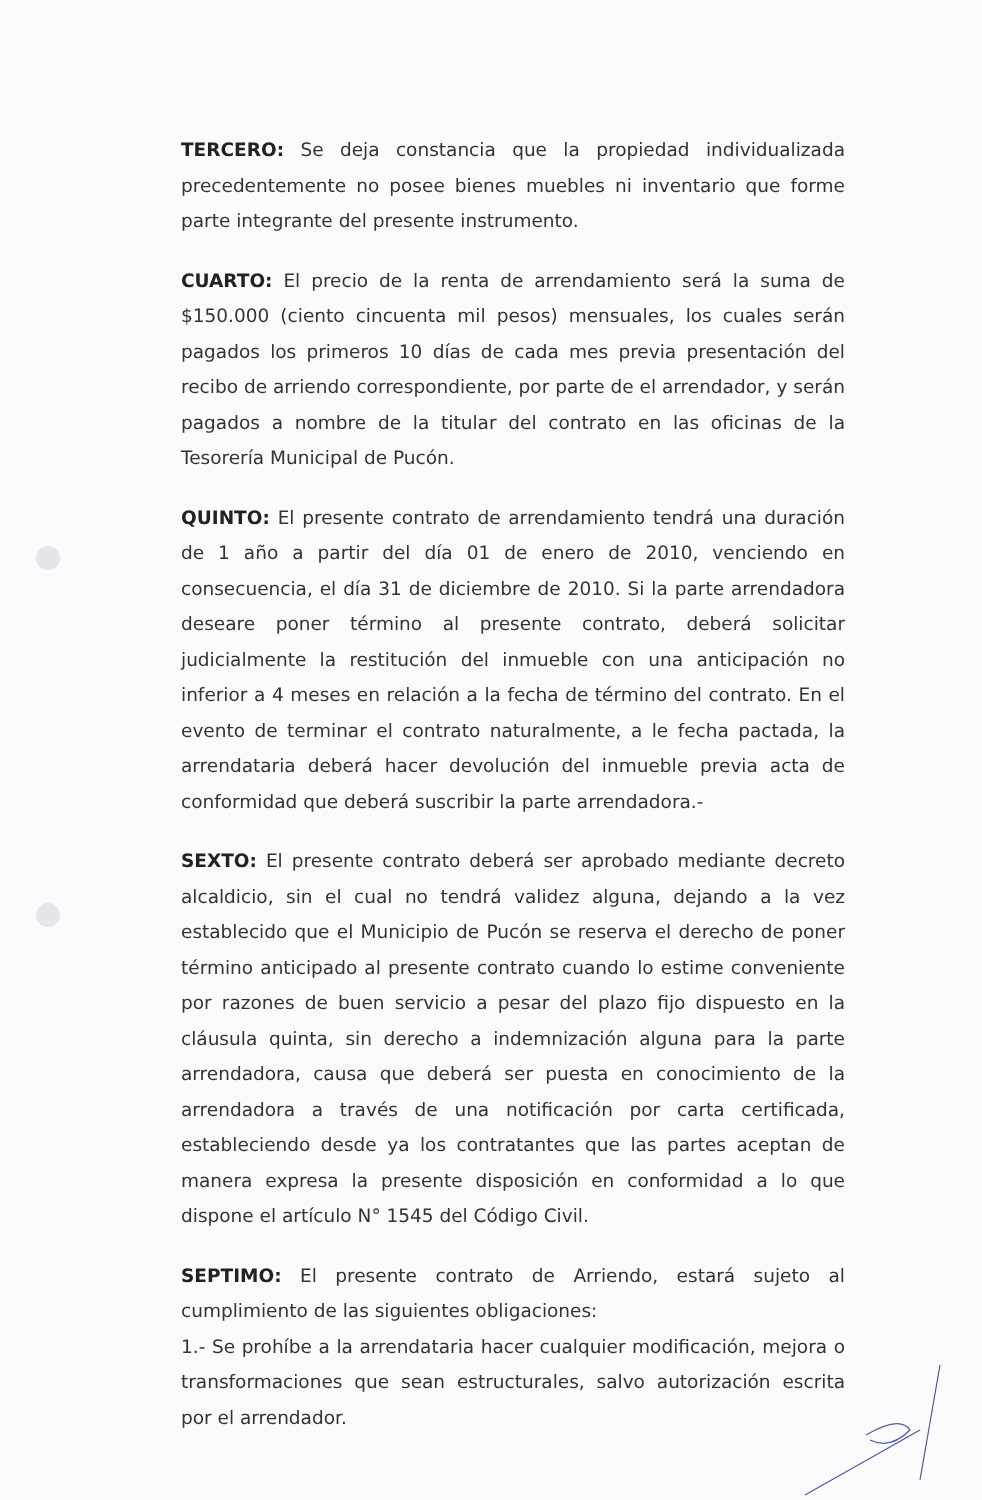TERCERO: Se deja constancia que la propiedad individualizada precedentemente no posee bienes muebles ni inventario que forme parte integrante del presente instrumento.
CUARTO: El precio de la renta de arrendamiento será la suma de $150.000 (ciento cincuenta mil pesos) mensuales, los cuales serán pagados los primeros 10 días de cada mes previa presentación del recibo de arriendo correspondiente, por parte de el arrendador, y serán pagados a nombre de la titular del contrato en las oficinas de la Tesorería Municipal de Pucón.
QUINTO: El presente contrato de arrendamiento tendrá una duración de 1 año a partir del día 01 de enero de 2010, venciendo en consecuencia, el día 31 de diciembre de 2010. Si la parte arrendadora deseare poner término al presente contrato, deberá solicitar judicialmente la restitución del inmueble con una anticipación no inferior a 4 meses en relación a la fecha de término del contrato. En el evento de terminar el contrato naturalmente, a le fecha pactada, la arrendataria deberá hacer devolución del inmueble previa acta de conformidad que deberá suscribir la parte arrendadora.-
SEXTO: El presente contrato deberá ser aprobado mediante decreto alcaldicio, sin el cual no tendrá validez alguna, dejando a la vez establecido que el Municipio de Pucón se reserva el derecho de poner término anticipado al presente contrato cuando lo estime conveniente por razones de buen servicio a pesar del plazo fijo dispuesto en la cláusula quinta, sin derecho a indemnización alguna para la parte arrendadora, causa que deberá ser puesta en conocimiento de la arrendadora a través de una notificación por carta certificada, estableciendo desde ya los contratantes que las partes aceptan de manera expresa la presente disposición en conformidad a lo que dispone el artículo N° 1545 del Código Civil.
SEPTIMO: El presente contrato de Arriendo, estará sujeto al cumplimiento de las siguientes obligaciones:
1.- Se prohíbe a la arrendataria hacer cualquier modificación, mejora o transformaciones que sean estructurales, salvo autorización escrita por el arrendador.